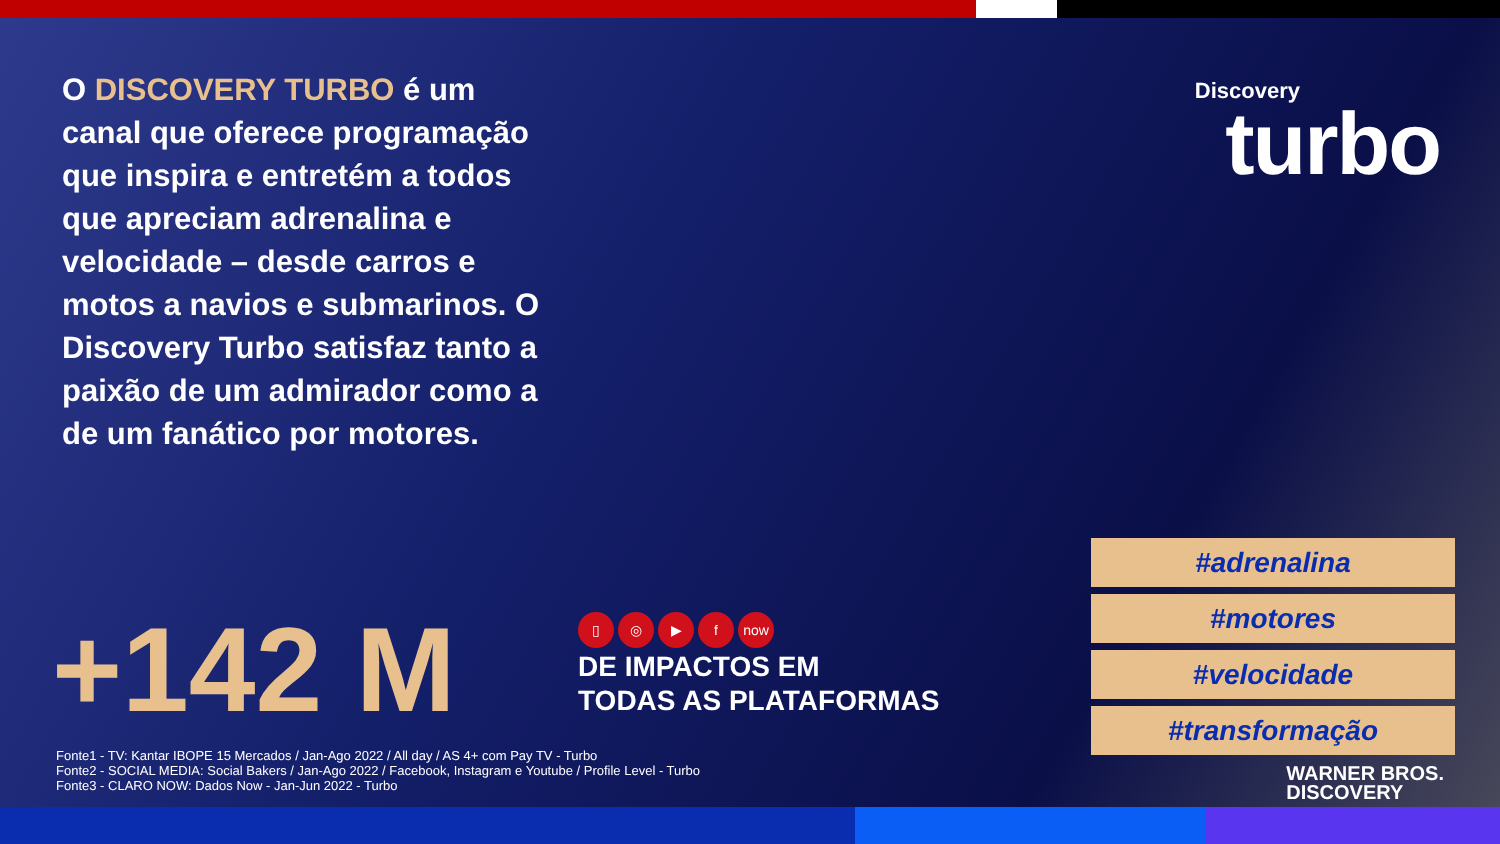O DISCOVERY TURBO é um canal que oferece programação que inspira e entretém a todos que apreciam adrenalina e velocidade – desde carros e motos a navios e submarinos. O Discovery Turbo satisfaz tanto a paixão de um admirador como a de um fanático por motores.
Discovery
turbo
+142 M
▯ ◎ ▶ f now
DE IMPACTOS EM
TODAS AS PLATAFORMAS
#adrenalina
#motores
#velocidade
#transformação
Fonte1 - TV: Kantar IBOPE 15 Mercados / Jan-Ago 2022 / All day / AS 4+ com Pay TV - Turbo
Fonte2 - SOCIAL MEDIA: Social Bakers / Jan-Ago 2022 / Facebook, Instagram e Youtube / Profile Level - Turbo
Fonte3 - CLARO NOW: Dados Now - Jan-Jun 2022 - Turbo
WARNER BROS.
DISCOVERY